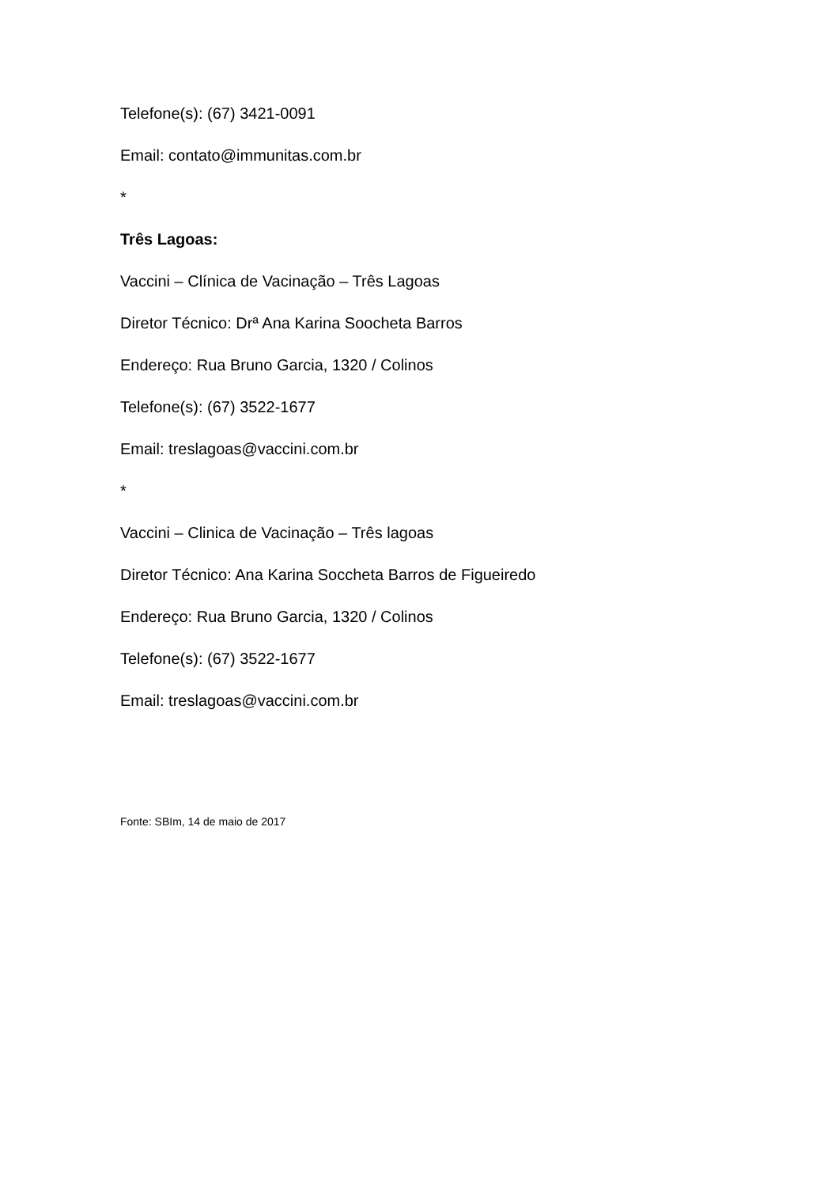Telefone(s): (67) 3421-0091
Email: contato@immunitas.com.br
*
Três Lagoas:
Vaccini – Clínica de Vacinação – Três Lagoas
Diretor Técnico: Drª Ana Karina Soocheta Barros
Endereço: Rua Bruno Garcia, 1320 / Colinos
Telefone(s): (67) 3522-1677
Email: treslagoas@vaccini.com.br
*
Vaccini – Clinica de Vacinação – Três lagoas
Diretor Técnico: Ana Karina Soccheta Barros de Figueiredo
Endereço: Rua Bruno Garcia, 1320 / Colinos
Telefone(s): (67) 3522-1677
Email: treslagoas@vaccini.com.br
Fonte: SBIm, 14 de maio de 2017